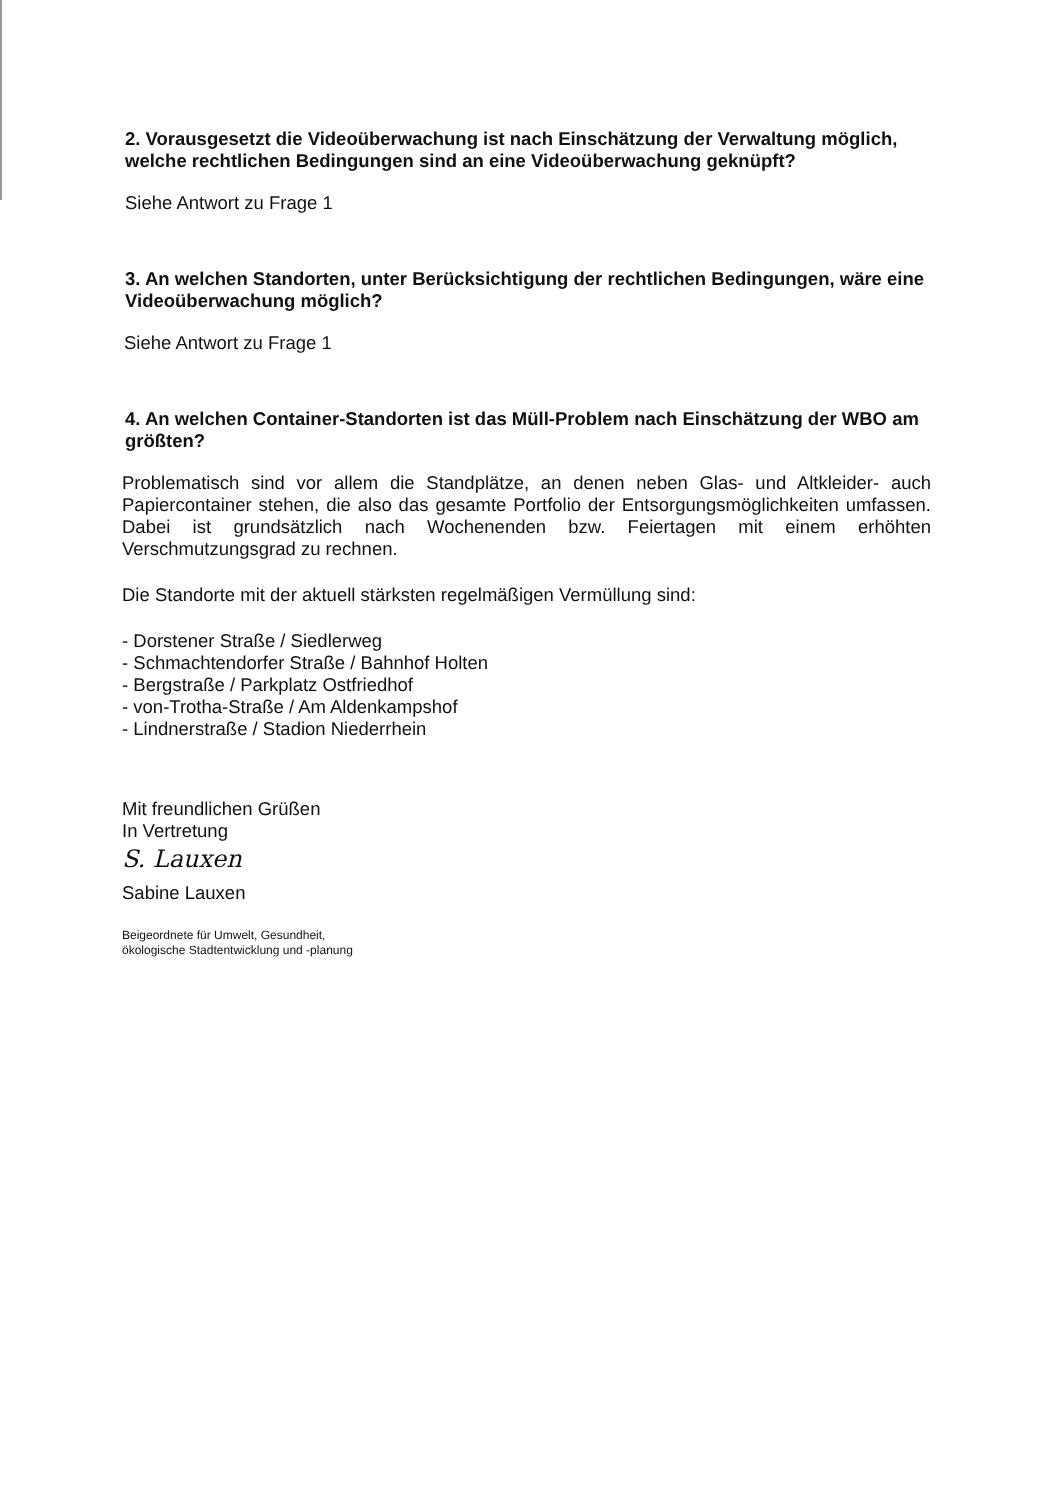2. Vorausgesetzt die Videoüberwachung ist nach Einschätzung der Verwaltung möglich, welche rechtlichen Bedingungen sind an eine Videoüberwachung geknüpft?
Siehe Antwort zu Frage 1
3. An welchen Standorten, unter Berücksichtigung der rechtlichen Bedingungen, wäre eine Videoüberwachung möglich?
Siehe Antwort zu Frage 1
4. An welchen Container-Standorten ist das Müll-Problem nach Einschätzung der WBO am größten?
Problematisch sind vor allem die Standplätze, an denen neben Glas- und Altkleider- auch Papiercontainer stehen, die also das gesamte Portfolio der Entsorgungsmöglichkeiten umfassen. Dabei ist grundsätzlich nach Wochenenden bzw. Feiertagen mit einem erhöhten Verschmutzungsgrad zu rechnen.
Die Standorte mit der aktuell stärksten regelmäßigen Vermüllung sind:
- Dorstener Straße / Siedlerweg
- Schmachtendorfer Straße / Bahnhof Holten
- Bergstraße / Parkplatz Ostfriedhof
- von-Trotha-Straße / Am Aldenkampshof
- Lindnerstraße / Stadion Niederrhein
Mit freundlichen Grüßen
In Vertretung
S. Lauxen
Sabine Lauxen
Beigeordnete für Umwelt, Gesundheit,
ökologische Stadtentwicklung und -planung